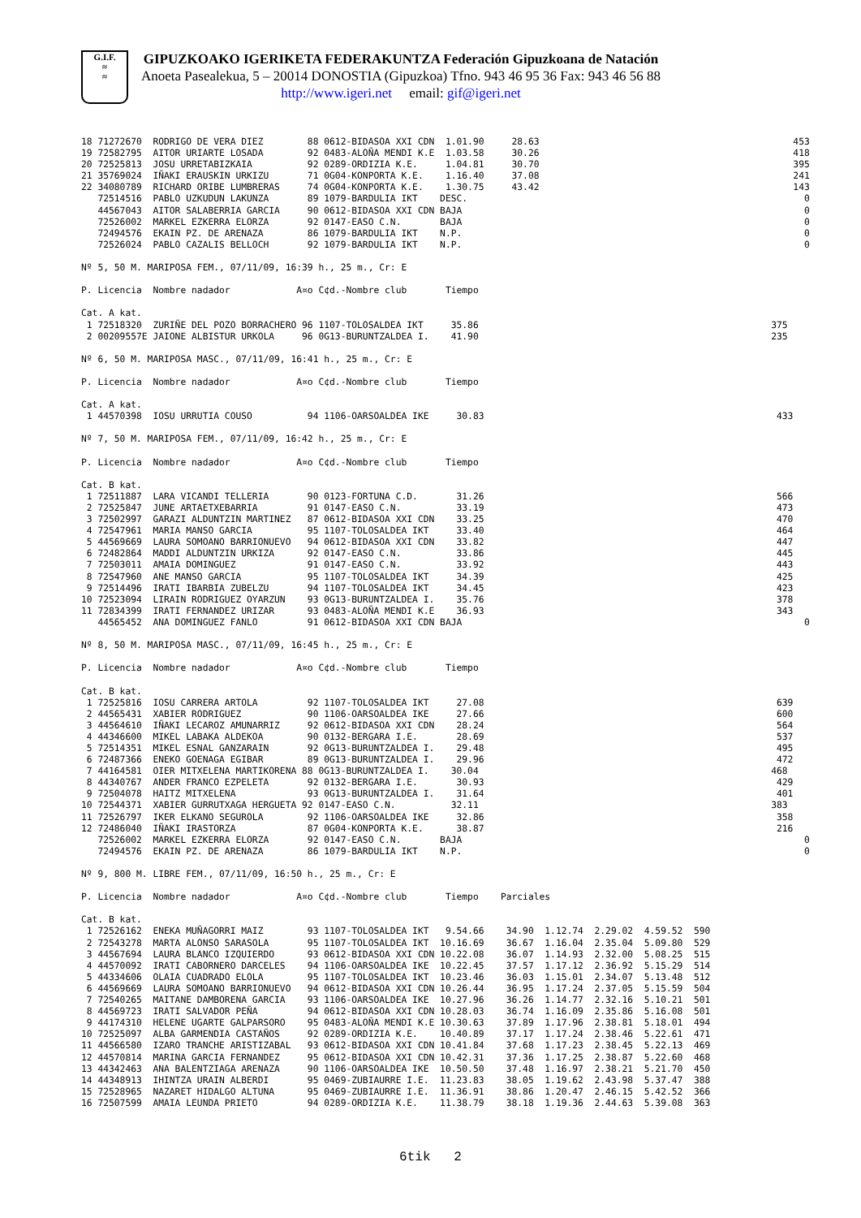G.I.F.
≈
≈
GIPUZKOAKO IGERIKETA FEDERAKUNTZA Federación Gipuzkoana de Natación
Anoeta Pasealekua, 5 – 20014 DONOSTIA (Gipuzkoa) Tfno. 943 46 95 36 Fax: 943 46 56 88
http://www.igeri.net email: gif@igeri.net
18 71272670  RODRIGO DE VERA DIEZ        88 0612-BIDASOA XXI CDN  1.01.90     28.63                                              453
19 72582795  AITOR URIARTE LOSADA        92 0483-ALOÑA MENDI K.E  1.03.58     30.26                                              418
20 72525813  JOSU URRETABIZKAIA          92 0289-ORDIZIA K.E.     1.04.81     30.70                                              395
21 35769024  IÑAKI ERAUSKIN URKIZU       71 0G04-KONPORTA K.E.    1.16.40     37.08                                              241
22 34080789  RICHARD ORIBE LUMBRERAS     74 0G04-KONPORTA K.E.    1.30.75     43.42                                              143
   72514516  PABLO UZKUDUN LAKUNZA       89 1079-BARDULIA IKT    DESC.                                                             0
   44567043  AITOR SALABERRIA GARCIA     90 0612-BIDASOA XXI CDN BAJA                                                              0
   72526002  MARKEL EZKERRA ELORZA       92 0147-EASO C.N.       BAJA                                                              0
   72494576  EKAIN PZ. DE ARENAZA        86 1079-BARDULIA IKT    N.P.                                                              0
   72526024  PABLO CAZALIS BELLOCH       92 1079-BARDULIA IKT    N.P.                                                              0

Nº 5, 50 M. MARIPOSA FEM., 07/11/09, 16:39 h., 25 m., Cr: E

P. Licencia  Nombre nadador            A¤o C¢d.-Nombre club       Tiempo

Cat. A kat.
 1 72518320  ZURIÑE DEL POZO BORRACHERO 96 1107-TOLOSALDEA IKT     35.86                                                     375
 2 00209557E JAIONE ALBISTUR URKOLA     96 0G13-BURUNTZALDEA I.    41.90                                                     235

Nº 6, 50 M. MARIPOSA MASC., 07/11/09, 16:41 h., 25 m., Cr: E

P. Licencia  Nombre nadador            A¤o C¢d.-Nombre club       Tiempo

Cat. A kat.
 1 44570398  IOSU URRUTIA COUSO          94 1106-OARSOALDEA IKE     30.83                                                     433

Nº 7, 50 M. MARIPOSA FEM., 07/11/09, 16:42 h., 25 m., Cr: E

P. Licencia  Nombre nadador            A¤o C¢d.-Nombre club       Tiempo

Cat. B kat.
 1 72511887  LARA VICANDI TELLERIA       90 0123-FORTUNA C.D.       31.26                                                     566
 2 72525847  JUNE ARTAETXEBARRIA         91 0147-EASO C.N.          33.19                                                     473
 3 72502997  GARAZI ALDUNTZIN MARTINEZ   87 0612-BIDASOA XXI CDN    33.25                                                     470
 4 72547961  MARIA MANSO GARCIA          95 1107-TOLOSALDEA IKT     33.40                                                     464
 5 44569669  LAURA SOMOANO BARRIONUEVO   94 0612-BIDASOA XXI CDN    33.82                                                     447
 6 72482864  MADDI ALDUNTZIN URKIZA      92 0147-EASO C.N.          33.86                                                     445
 7 72503011  AMAIA DOMINGUEZ             91 0147-EASO C.N.          33.92                                                     443
 8 72547960  ANE MANSO GARCIA            95 1107-TOLOSALDEA IKT     34.39                                                     425
 9 72514496  IRATI IBARBIA ZUBELZU       94 1107-TOLOSALDEA IKT     34.45                                                     423
10 72523094  LIRAIN RODRIGUEZ OYARZUN    93 0G13-BURUNTZALDEA I.    35.76                                                     378
11 72834399  IRATI FERNANDEZ URIZAR      93 0483-ALOÑA MENDI K.E    36.93                                                     343
   44565452  ANA DOMINGUEZ FANLO         91 0612-BIDASOA XXI CDN BAJA                                                              0

Nº 8, 50 M. MARIPOSA MASC., 07/11/09, 16:45 h., 25 m., Cr: E

P. Licencia  Nombre nadador            A¤o C¢d.-Nombre club       Tiempo

Cat. B kat.
 1 72525816  IOSU CARRERA ARTOLA         92 1107-TOLOSALDEA IKT     27.08                                                     639
 2 44565431  XABIER RODRIGUEZ            90 1106-OARSOALDEA IKE     27.66                                                     600
 3 44564610  IÑAKI LECAROZ AMUNARRIZ     92 0612-BIDASOA XXI CDN    28.24                                                     564
 4 44346600  MIKEL LABAKA ALDEKOA        90 0132-BERGARA I.E.       28.69                                                     537
 5 72514351  MIKEL ESNAL GANZARAIN       92 0G13-BURUNTZALDEA I.    29.48                                                     495
 6 72487366  ENEKO GOENAGA EGIBAR        89 0G13-BURUNTZALDEA I.    29.96                                                     472
 7 44164581  OIER MITXELENA MARTIKORENA 88 0G13-BURUNTZALDEA I.    30.04                                                     468
 8 44340767  ANDER FRANCO EZPELETA       92 0132-BERGARA I.E.       30.93                                                     429
 9 72504078  HAITZ MITXELENA             93 0G13-BURUNTZALDEA I.    31.64                                                     401
10 72544371  XABIER GURRUTXAGA HERGUETA 92 0147-EASO C.N.          32.11                                                     383
11 72526797  IKER ELKANO SEGUROLA        92 1106-OARSOALDEA IKE     32.86                                                     358
12 72486040  IÑAKI IRASTORZA             87 0G04-KONPORTA K.E.      38.87                                                     216
   72526002  MARKEL EZKERRA ELORZA       92 0147-EASO C.N.       BAJA                                                              0
   72494576  EKAIN PZ. DE ARENAZA        86 1079-BARDULIA IKT    N.P.                                                              0

Nº 9, 800 M. LIBRE FEM., 07/11/09, 16:50 h., 25 m., Cr: E

P. Licencia  Nombre nadador            A¤o C¢d.-Nombre club       Tiempo    Parciales

Cat. B kat.
 1 72526162  ENEKA MUÑAGORRI MAIZ        93 1107-TOLOSALDEA IKT   9.54.66    34.90  1.12.74  2.29.02  4.59.52  590
 2 72543278  MARTA ALONSO SARASOLA       95 1107-TOLOSALDEA IKT  10.16.69    36.67  1.16.04  2.35.04  5.09.80  529
 3 44567694  LAURA BLANCO IZQUIERDO      93 0612-BIDASOA XXI CDN 10.22.08    36.07  1.14.93  2.32.00  5.08.25  515
 4 44570092  IRATI CABORNERO DARCELES    94 1106-OARSOALDEA IKE  10.22.45    37.57  1.17.12  2.36.92  5.15.29  514
 5 44334606  OLAIA CUADRADO ELOLA        95 1107-TOLOSALDEA IKT  10.23.46    36.03  1.15.01  2.34.07  5.13.48  512
 6 44569669  LAURA SOMOANO BARRIONUEVO   94 0612-BIDASOA XXI CDN 10.26.44    36.95  1.17.24  2.37.05  5.15.59  504
 7 72540265  MAITANE DAMBORENA GARCIA    93 1106-OARSOALDEA IKE  10.27.96    36.26  1.14.77  2.32.16  5.10.21  501
 8 44569723  IRATI SALVADOR PEÑA         94 0612-BIDASOA XXI CDN 10.28.03    36.74  1.16.09  2.35.86  5.16.08  501
 9 44174310  HELENE UGARTE GALPARSORO    95 0483-ALOÑA MENDI K.E 10.30.63    37.89  1.17.96  2.38.81  5.18.01  494
10 72525097  ALBA GARMENDIA CASTAÑOS     92 0289-ORDIZIA K.E.    10.40.89    37.17  1.17.24  2.38.46  5.22.61  471
11 44566580  IZARO TRANCHE ARISTIZABAL   93 0612-BIDASOA XXI CDN 10.41.84    37.68  1.17.23  2.38.45  5.22.13  469
12 44570814  MARINA GARCIA FERNANDEZ     95 0612-BIDASOA XXI CDN 10.42.31    37.36  1.17.25  2.38.87  5.22.60  468
13 44342463  ANA BALENTZIAGA ARENAZA     90 1106-OARSOALDEA IKE  10.50.50    37.48  1.16.97  2.38.21  5.21.70  450
14 44348913  IHINTZA URAIN ALBERDI       95 0469-ZUBIAURRE I.E.  11.23.83    38.05  1.19.62  2.43.98  5.37.47  388
15 72528965  NAZARET HIDALGO ALTUNA      95 0469-ZUBIAURRE I.E.  11.36.91    38.86  1.20.47  2.46.15  5.42.52  366
16 72507599  AMAIA LEUNDA PRIETO         94 0289-ORDIZIA K.E.    11.38.79    38.18  1.19.36  2.44.63  5.39.08  363
6tik 2